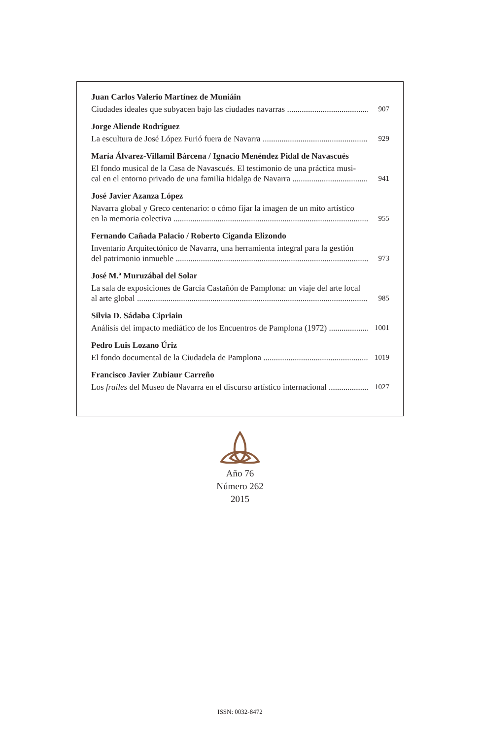Juan Carlos Valerio Martínez de Muniáin
Ciudades ideales que subyacen bajo las ciudades navarras 907
Jorge Aliende Rodríguez
La escultura de José López Furió fuera de Navarra 929
María Álvarez-Villamil Bárcena / Ignacio Menéndez Pidal de Navascués
El fondo musical de la Casa de Navascués. El testimonio de una práctica musi-
cal en el entorno privado de una familia hidalga de Navarra 941
José Javier Azanza López
Navarra global y Greco centenario: o cómo fijar la imagen de un mito artístico
en la memoria colectiva 955
Fernando Cañada Palacio / Roberto Ciganda Elizondo
Inventario Arquitectónico de Navarra, una herramienta integral para la gestión
del patrimonio inmueble 973
José M.ª Muruzábal del Solar
La sala de exposiciones de García Castañón de Pamplona: un viaje del arte local
al arte global 985
Silvia D. Sádaba Cipriain
Análisis del impacto mediático de los Encuentros de Pamplona (1972) 1001
Pedro Luis Lozano Úriz
El fondo documental de la Ciudadela de Pamplona 1019
Francisco Javier Zubiaur Carreño
Los frailes del Museo de Navarra en el discurso artístico internacional 1027
Año 76
Número 262
2015
ISSN: 0032-8472